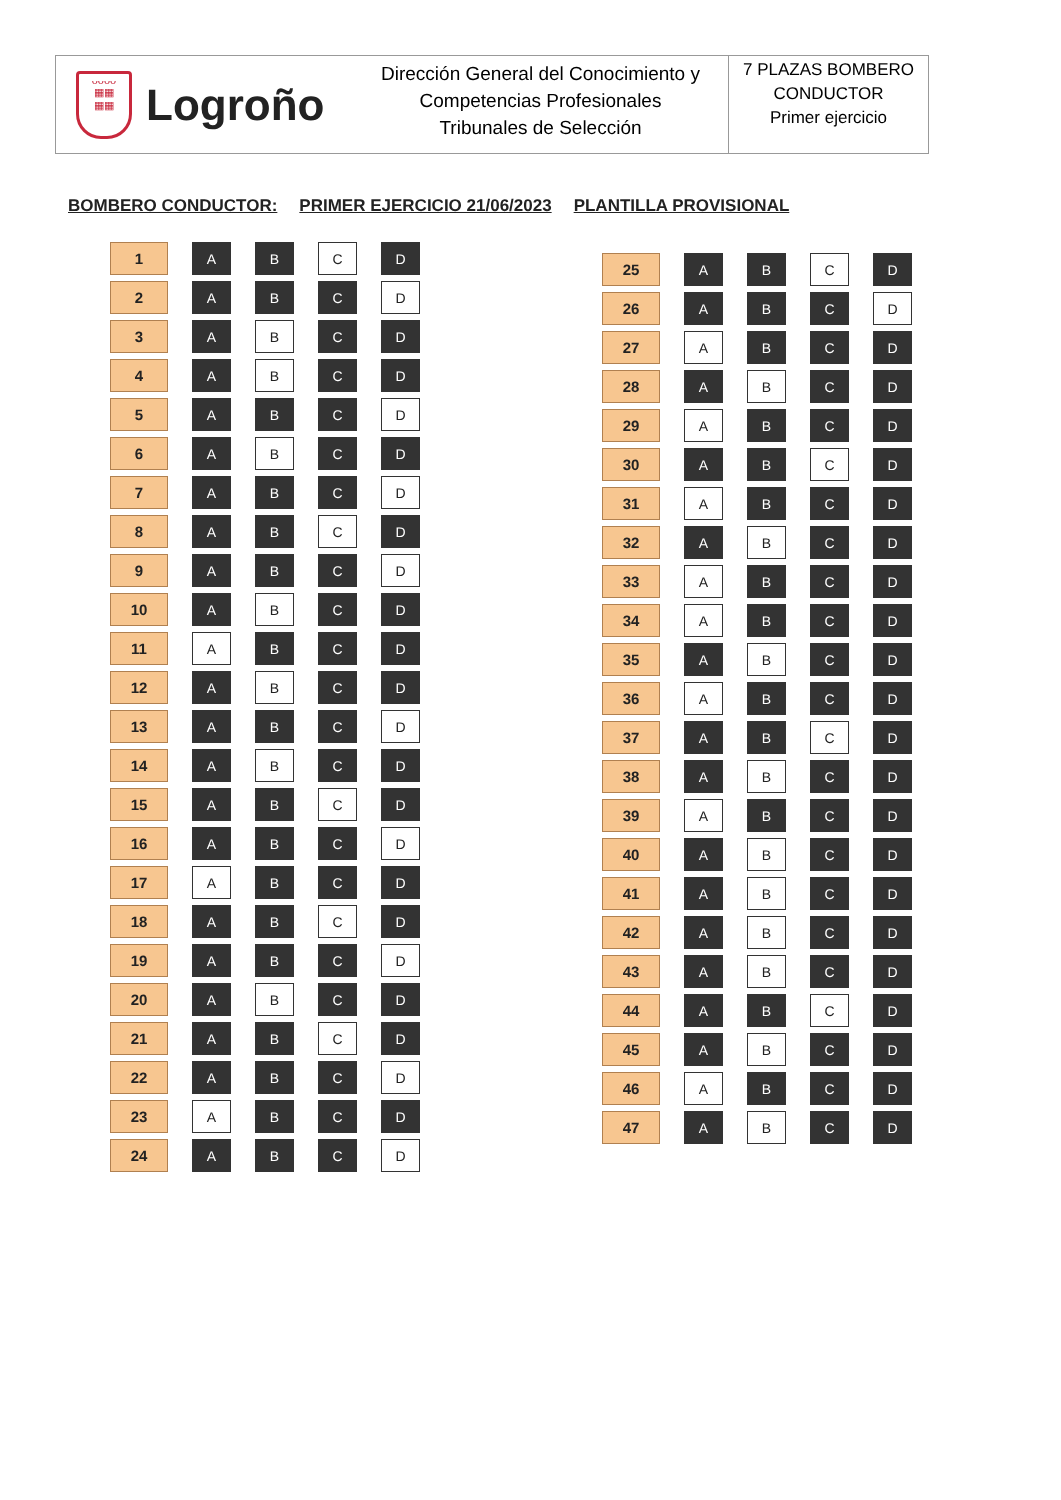ᴗᴗᴗᴗ
▦▦
▦▦
Logroño
Dirección General del Conocimiento y
Competencias Profesionales
Tribunales de Selección
7 PLAZAS BOMBERO
CONDUCTOR
Primer ejercicio
BOMBERO CONDUCTOR: PRIMER EJERCICIO 21/06/2023 PLANTILLA PROVISIONAL
| 1 | A | B | C | D |
| 2 | A | B | C | D |
| 3 | A | B | C | D |
| 4 | A | B | C | D |
| 5 | A | B | C | D |
| 6 | A | B | C | D |
| 7 | A | B | C | D |
| 8 | A | B | C | D |
| 9 | A | B | C | D |
| 10 | A | B | C | D |
| 11 | A | B | C | D |
| 12 | A | B | C | D |
| 13 | A | B | C | D |
| 14 | A | B | C | D |
| 15 | A | B | C | D |
| 16 | A | B | C | D |
| 17 | A | B | C | D |
| 18 | A | B | C | D |
| 19 | A | B | C | D |
| 20 | A | B | C | D |
| 21 | A | B | C | D |
| 22 | A | B | C | D |
| 23 | A | B | C | D |
| 24 | A | B | C | D |
| 25 | A | B | C | D |
| 26 | A | B | C | D |
| 27 | A | B | C | D |
| 28 | A | B | C | D |
| 29 | A | B | C | D |
| 30 | A | B | C | D |
| 31 | A | B | C | D |
| 32 | A | B | C | D |
| 33 | A | B | C | D |
| 34 | A | B | C | D |
| 35 | A | B | C | D |
| 36 | A | B | C | D |
| 37 | A | B | C | D |
| 38 | A | B | C | D |
| 39 | A | B | C | D |
| 40 | A | B | C | D |
| 41 | A | B | C | D |
| 42 | A | B | C | D |
| 43 | A | B | C | D |
| 44 | A | B | C | D |
| 45 | A | B | C | D |
| 46 | A | B | C | D |
| 47 | A | B | C | D |